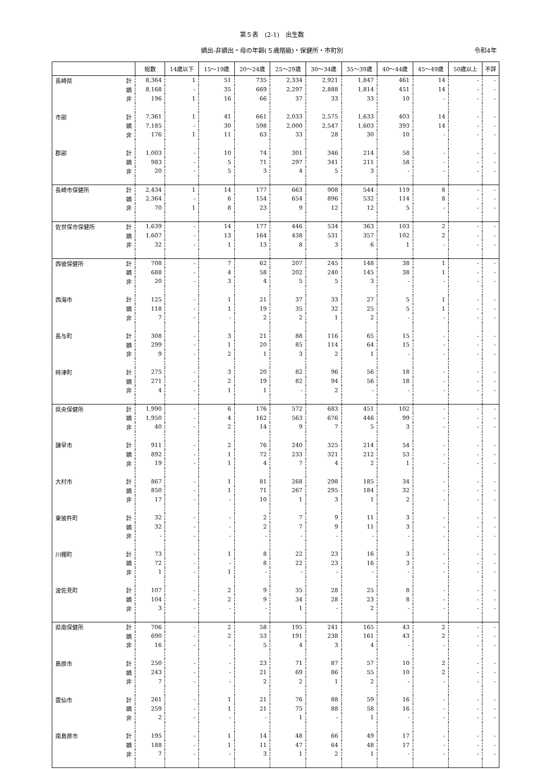第５表　(2-1)　出生数
嫡出-非嫡出・母の年齢(５歳階級)・保健所・市町別 令和4年
| | | 総数 | 14歳以下 | 15～19歳 | 20～24歳 | 25～29歳 | 30～34歳 | 35～39歳 | 40～44歳 | 45～49歳 | 50歳以上 | 不詳 |
| --- | --- | --- | --- | --- | --- | --- | --- | --- | --- | --- | --- | --- |
| 長崎県 | 計 | 8,364 | 1 | 51 | 735 | 2,334 | 2,921 | 1,847 | 461 | 14 | - | - |
| | 嫡 | 8,168 | - | 35 | 669 | 2,297 | 2,888 | 1,814 | 451 | 14 | - | - |
| | 非 | 196 | 1 | 16 | 66 | 37 | 33 | 33 | 10 | - | - | - |
| 市部 | 計 | 7,361 | 1 | 41 | 661 | 2,033 | 2,575 | 1,633 | 403 | 14 | - | - |
| | 嫡 | 7,185 | - | 30 | 598 | 2,000 | 2,547 | 1,603 | 393 | 14 | - | - |
| | 非 | 176 | 1 | 11 | 63 | 33 | 28 | 30 | 10 | - | - | - |
| 郡部 | 計 | 1,003 | - | 10 | 74 | 301 | 346 | 214 | 58 | - | - | - |
| | 嫡 | 983 | - | 5 | 71 | 297 | 341 | 211 | 58 | - | - | - |
| | 非 | 20 | - | 5 | 3 | 4 | 5 | 3 | - | - | - | - |
| 長崎市保健所 | 計 | 2,434 | 1 | 14 | 177 | 663 | 908 | 544 | 119 | 8 | - | - |
| | 嫡 | 2,364 | - | 6 | 154 | 654 | 896 | 532 | 114 | 8 | - | - |
| | 非 | 70 | 1 | 8 | 23 | 9 | 12 | 12 | 5 | - | - | - |
| 佐世保市保健所 | 計 | 1,639 | - | 14 | 177 | 446 | 534 | 363 | 103 | 2 | - | - |
| | 嫡 | 1,607 | - | 13 | 164 | 438 | 531 | 357 | 102 | 2 | - | - |
| | 非 | 32 | - | 1 | 13 | 8 | 3 | 6 | 1 | - | - | - |
| 西彼保健所 | 計 | 708 | - | 7 | 62 | 207 | 245 | 148 | 38 | 1 | - | - |
| | 嫡 | 688 | - | 4 | 58 | 202 | 240 | 145 | 38 | 1 | - | - |
| | 非 | 20 | - | 3 | 4 | 5 | 5 | 3 | - | - | - | - |
| 西海市 | 計 | 125 | - | 1 | 21 | 37 | 33 | 27 | 5 | 1 | - | - |
| | 嫡 | 118 | - | 1 | 19 | 35 | 32 | 25 | 5 | 1 | - | - |
| | 非 | 7 | - | - | 2 | 2 | 1 | 2 | - | - | - | - |
| 長与町 | 計 | 308 | - | 3 | 21 | 88 | 116 | 65 | 15 | - | - | - |
| | 嫡 | 299 | - | 1 | 20 | 85 | 114 | 64 | 15 | - | - | - |
| | 非 | 9 | - | 2 | 1 | 3 | 2 | 1 | - | - | - | - |
| 時津町 | 計 | 275 | - | 3 | 20 | 82 | 96 | 56 | 18 | - | - | - |
| | 嫡 | 271 | - | 2 | 19 | 82 | 94 | 56 | 18 | - | - | - |
| | 非 | 4 | - | 1 | 1 | - | 2 | - | - | - | - | - |
| 県央保健所 | 計 | 1,990 | - | 6 | 176 | 572 | 683 | 451 | 102 | - | - | - |
| | 嫡 | 1,950 | - | 4 | 162 | 563 | 676 | 446 | 99 | - | - | - |
| | 非 | 40 | - | 2 | 14 | 9 | 7 | 5 | 3 | - | - | - |
| 諫早市 | 計 | 911 | - | 2 | 76 | 240 | 325 | 214 | 54 | - | - | - |
| | 嫡 | 892 | - | 1 | 72 | 233 | 321 | 212 | 53 | - | - | - |
| | 非 | 19 | - | 1 | 4 | 7 | 4 | 2 | 1 | - | - | - |
| 大村市 | 計 | 867 | - | 1 | 81 | 268 | 298 | 185 | 34 | - | - | - |
| | 嫡 | 850 | - | 1 | 71 | 267 | 295 | 184 | 32 | - | - | - |
| | 非 | 17 | - | - | 10 | 1 | 3 | 1 | 2 | - | - | - |
| 東彼杵町 | 計 | 32 | - | - | 2 | 7 | 9 | 11 | 3 | - | - | - |
| | 嫡 | 32 | - | - | 2 | 7 | 9 | 11 | 3 | - | - | - |
| | 非 | - | - | - | - | - | - | - | - | - | - | - |
| 川棚町 | 計 | 73 | - | 1 | 8 | 22 | 23 | 16 | 3 | - | - | - |
| | 嫡 | 72 | - | - | 8 | 22 | 23 | 16 | 3 | - | - | - |
| | 非 | 1 | - | 1 | - | - | - | - | - | - | - | - |
| 波佐見町 | 計 | 107 | - | 2 | 9 | 35 | 28 | 25 | 8 | - | - | - |
| | 嫡 | 104 | - | 2 | 9 | 34 | 28 | 23 | 8 | - | - | - |
| | 非 | 3 | - | - | - | 1 | - | 2 | - | - | - | - |
| 県南保健所 | 計 | 706 | - | 2 | 58 | 195 | 241 | 165 | 43 | 2 | - | - |
| | 嫡 | 690 | - | 2 | 53 | 191 | 238 | 161 | 43 | 2 | - | - |
| | 非 | 16 | - | - | 5 | 4 | 3 | 4 | - | - | - | - |
| 島原市 | 計 | 250 | - | - | 23 | 71 | 87 | 57 | 10 | 2 | - | - |
| | 嫡 | 243 | - | - | 21 | 69 | 86 | 55 | 10 | 2 | - | - |
| | 非 | 7 | - | - | 2 | 2 | 1 | 2 | - | - | - | - |
| 雲仙市 | 計 | 261 | - | 1 | 21 | 76 | 88 | 59 | 16 | - | - | - |
| | 嫡 | 259 | - | 1 | 21 | 75 | 88 | 58 | 16 | - | - | - |
| | 非 | 2 | - | - | - | 1 | - | 1 | - | - | - | - |
| 南島原市 | 計 | 195 | - | 1 | 14 | 48 | 66 | 49 | 17 | - | - | - |
| | 嫡 | 188 | - | 1 | 11 | 47 | 64 | 48 | 17 | - | - | - |
| | 非 | 7 | - | - | 3 | 1 | 2 | 1 | - | - | - | - |